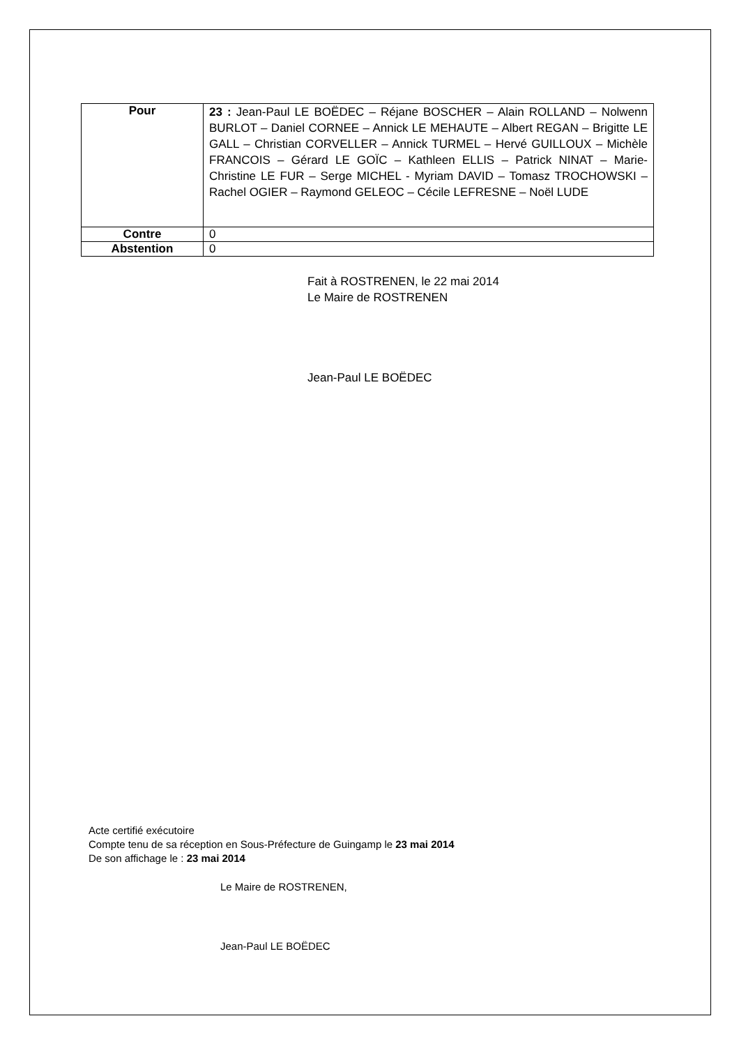| Pour | 23 : Jean-Paul LE BOËDEC – Réjane BOSCHER – Alain ROLLAND – Nolwenn BURLOT – Daniel CORNEE – Annick LE MEHAUTE – Albert REGAN – Brigitte LE GALL – Christian CORVELLER – Annick TURMEL – Hervé GUILLOUX – Michèle FRANCOIS – Gérard LE GOÏC – Kathleen ELLIS – Patrick NINAT – Marie-Christine LE FUR – Serge MICHEL - Myriam DAVID – Tomasz TROCHOWSKI – Rachel OGIER – Raymond GELEOC – Cécile LEFRESNE – Noël LUDE |
| Contre | 0 |
| Abstention | 0 |
Fait à ROSTRENEN, le 22 mai 2014
Le Maire de ROSTRENEN
Jean-Paul LE BOËDEC
Acte certifié exécutoire
Compte tenu de sa réception en Sous-Préfecture de Guingamp le 23 mai 2014
De son affichage le : 23 mai 2014
Le Maire de ROSTRENEN,
Jean-Paul LE BOËDEC